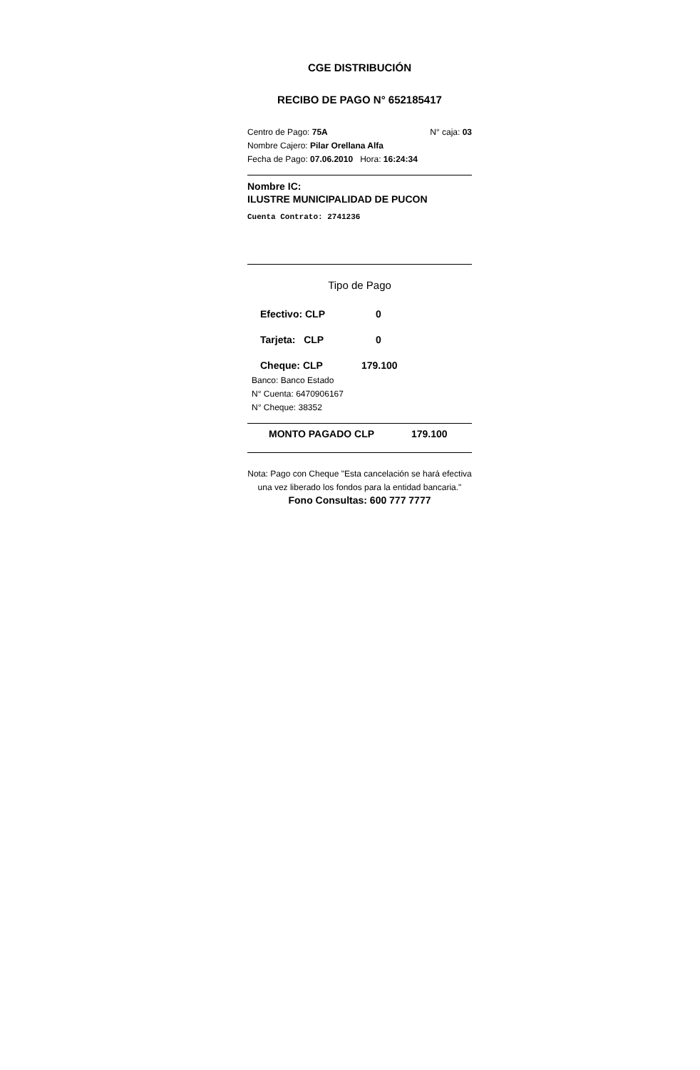CGE DISTRIBUCIÓN
RECIBO DE PAGO N° 652185417
Centro de Pago: 75A N° caja: 03
Nombre Cajero: Pilar Orellana Alfa
Fecha de Pago: 07.06.2010 Hora: 16:24:34
Nombre IC:
ILUSTRE MUNICIPALIDAD DE PUCON
Cuenta Contrato: 2741236
Tipo de Pago
Efectivo: CLP 0
Tarjeta: CLP 0
Cheque: CLP 179.100
Banco: Banco Estado
N° Cuenta: 6470906167
N° Cheque: 38352
MONTO PAGADO CLP 179.100
Nota: Pago con Cheque "Esta cancelación se hará efectiva una vez liberado los fondos para la entidad bancaria."
Fono Consultas: 600 777 7777